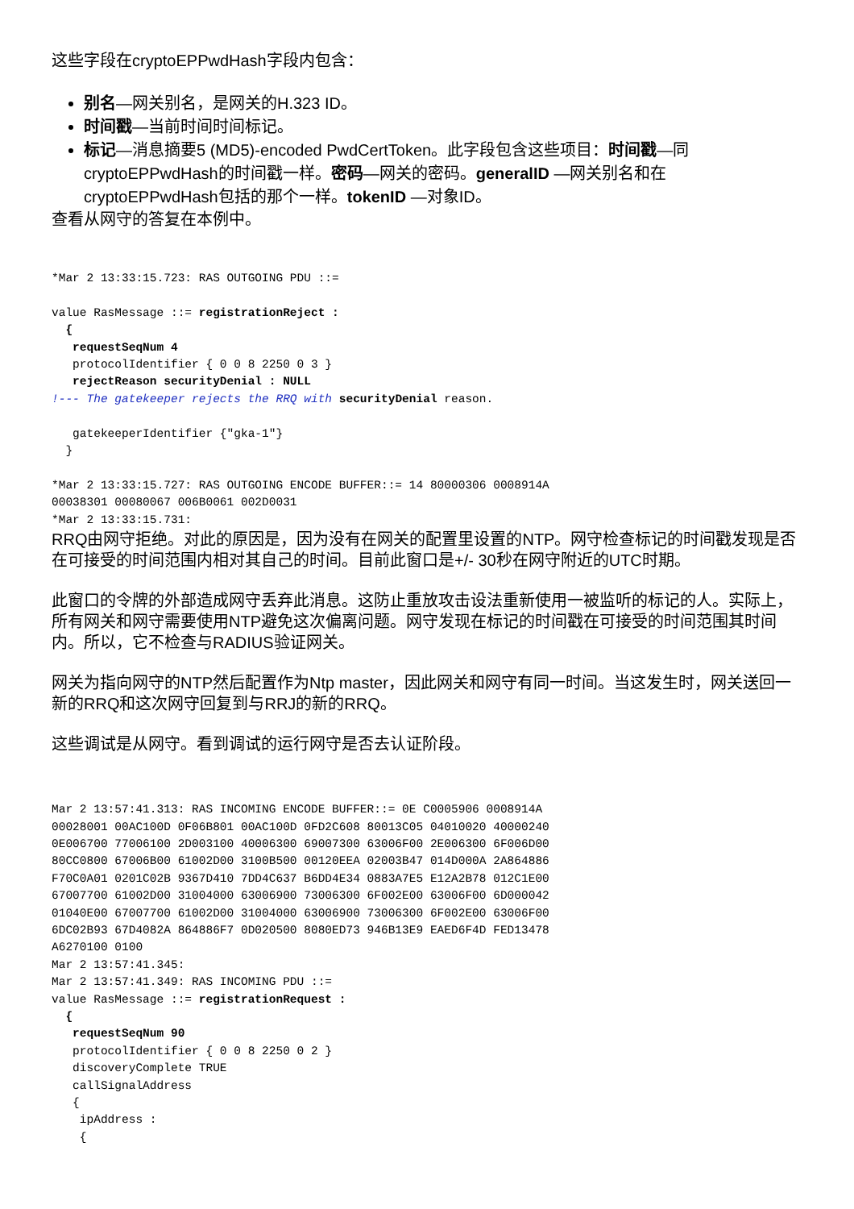这些字段在cryptoEPPwdHash字段内包含：
别名—网关别名，是网关的H.323 ID。
时间戳—当前时间时间标记。
标记—消息摘要5 (MD5)-encoded PwdCertToken。此字段包含这些项目：时间戳—同cryptoEPPwdHash的时间戳一样。密码—网关的密码。generalID —网关别名和在cryptoEPPwdHash包括的那个一样。tokenID —对象ID。
查看从网守的答复在本例中。
*Mar 2 13:33:15.723: RAS OUTGOING PDU ::=

value RasMessage ::= registrationReject :
  {
   requestSeqNum 4
   protocolIdentifier { 0 0 8 2250 0 3 }
   rejectReason securityDenial : NULL
!--- The gatekeeper rejects the RRQ with securityDenial reason.

   gatekeeperIdentifier {"gka-1"}
  }

*Mar 2 13:33:15.727: RAS OUTGOING ENCODE BUFFER::= 14 80000306 0008914A
00038301 00080067 006B0061 002D0031
*Mar 2 13:33:15.731:
RRQ由网守拒绝。对此的原因是，因为没有在网关的配置里设置的NTP。网守检查标记的时间戳发现是否在可接受的时间范围内相对其自己的时间。目前此窗口是+/- 30秒在网守附近的UTC时期。
此窗口的令牌的外部造成网守丢弃此消息。这防止重放攻击设法重新使用一被监听的标记的人。实际上，所有网关和网守需要使用NTP避免这次偏离问题。网守发现在标记的时间戳在可接受的时间范围其时间内。所以，它不检查与RADIUS验证网关。
网关为指向网守的NTP然后配置作为Ntp master，因此网关和网守有同一时间。当这发生时，网关送回一新的RRQ和这次网守回复到与RRJ的新的RRQ。
这些调试是从网守。看到调试的运行网守是否去认证阶段。
Mar 2 13:57:41.313: RAS INCOMING ENCODE BUFFER::= 0E C0005906 0008914A
00028001 00AC100D 0F06B801 00AC100D 0FD2C608 80013C05 04010020 40000240
0E006700 77006100 2D003100 40006300 69007300 63006F00 2E006300 6F006D00
80CC0800 67006B00 61002D00 3100B500 00120EEA 02003B47 014D000A 2A864886
F70C0A01 0201C02B 9367D410 7DD4C637 B6DD4E34 0883A7E5 E12A2B78 012C1E00
67007700 61002D00 31004000 63006900 73006300 6F002E00 63006F00 6D000042
01040E00 67007700 61002D00 31004000 63006900 73006300 6F002E00 63006F00
6DC02B93 67D4082A 864886F7 0D020500 8080ED73 946B13E9 EAED6F4D FED13478
A6270100 0100
Mar 2 13:57:41.345:
Mar 2 13:57:41.349: RAS INCOMING PDU ::=
value RasMessage ::= registrationRequest :
  {
   requestSeqNum 90
   protocolIdentifier { 0 0 8 2250 0 2 }
   discoveryComplete TRUE
   callSignalAddress
   {
    ipAddress :
    {